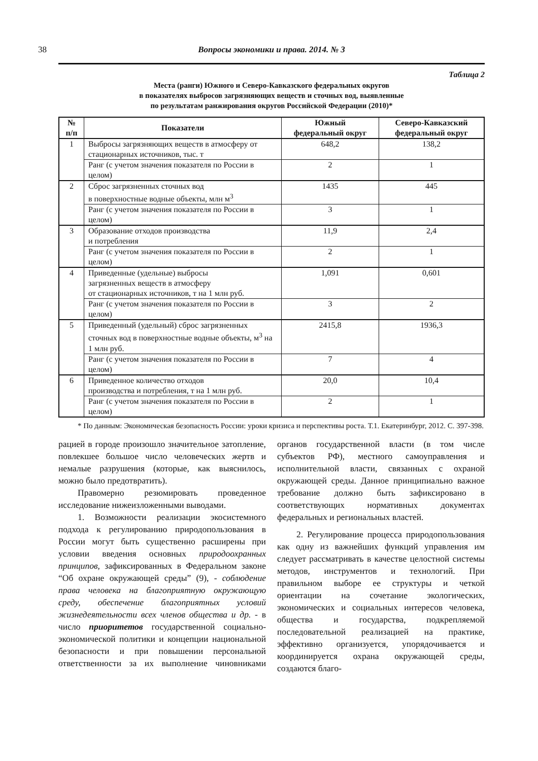38 Вопросы экономики и права. 2014. № 3
Таблица 2
Места (ранги) Южного и Северо-Кавказского федеральных округов
в показателях выбросов загрязняющих веществ и сточных вод, выявленные
по результатам ранжирования округов Российской Федерации (2010)*
| № п/п | Показатели | Южный федеральный округ | Северо-Кавказский федеральный округ |
| --- | --- | --- | --- |
| 1 | Выбросы загрязняющих веществ в атмосферу от стационарных источников, тыс. т | 648,2 | 138,2 |
| | Ранг (с учетом значения показателя по России в целом) | 2 | 1 |
| 2 | Сброс загрязненных сточных вод в поверхностные водные объекты, млн м<sup>3</sup> | 1435 | 445 |
| | Ранг (с учетом значения показателя по России в целом) | 3 | 1 |
| 3 | Образование отходов производства и потребления | 11,9 | 2,4 |
| | Ранг (с учетом значения показателя по России в целом) | 2 | 1 |
| 4 | Приведенные (удельные) выбросы загрязненных веществ в атмосферу от стационарных источников, т на 1 млн руб. | 1,091 | 0,601 |
| | Ранг (с учетом значения показателя по России в целом) | 3 | 2 |
| 5 | Приведенный (удельный) сброс загрязненных сточных вод в поверхностные водные объекты, м<sup>3</sup> на 1 млн руб. | 2415,8 | 1936,3 |
| | Ранг (с учетом значения показателя по России в целом) | 7 | 4 |
| 6 | Приведенное количество отходов производства и потребления, т на 1 млн руб. | 20,0 | 10,4 |
| | Ранг (с учетом значения показателя по России в целом) | 2 | 1 |
* По данным: Экономическая безопасность России: уроки кризиса и перспективы роста. Т.1. Екатеринбург, 2012. С. 397-398.
рацией в городе произошло значительное затопление, повлекшее большое число человеческих жертв и немалые разрушения (которые, как выяснилось, можно было предотвратить).
Правомерно резюмировать проведенное исследование нижеизложенными выводами.
1. Возможности реализации экосистемного подхода к регулированию природопользования в России могут быть существенно расширены при условии введения основных природоохранных принципов, зафиксированных в Федеральном законе “Об охране окружающей среды” (9), - соблюдение права человека на благоприятную окружающую среду, обеспечение благоприятных условий жизнедеятельности всех членов общества и др. - в число приоритетов государственной социально-экономической политики и концепции национальной безопасности и при повышении персональной ответственности за их выполнение чиновниками органов государственной власти (в том числе субъектов РФ), местного самоуправления и исполнительной власти, связанных с охраной окружающей среды. Данное принципиально важное требование должно быть зафиксировано в соответствующих нормативных документах федеральных и региональных властей.
2. Регулирование процесса природопользования как одну из важнейших функций управления им следует рассматривать в качестве целостной системы методов, инструментов и технологий. При правильном выборе ее структуры и четкой ориентации на сочетание экологических, экономических и социальных интересов человека, общества и государства, подкрепляемой последовательной реализацией на практике, эффективно организуется, упорядочивается и координируется охрана окружающей среды, создаются благо-